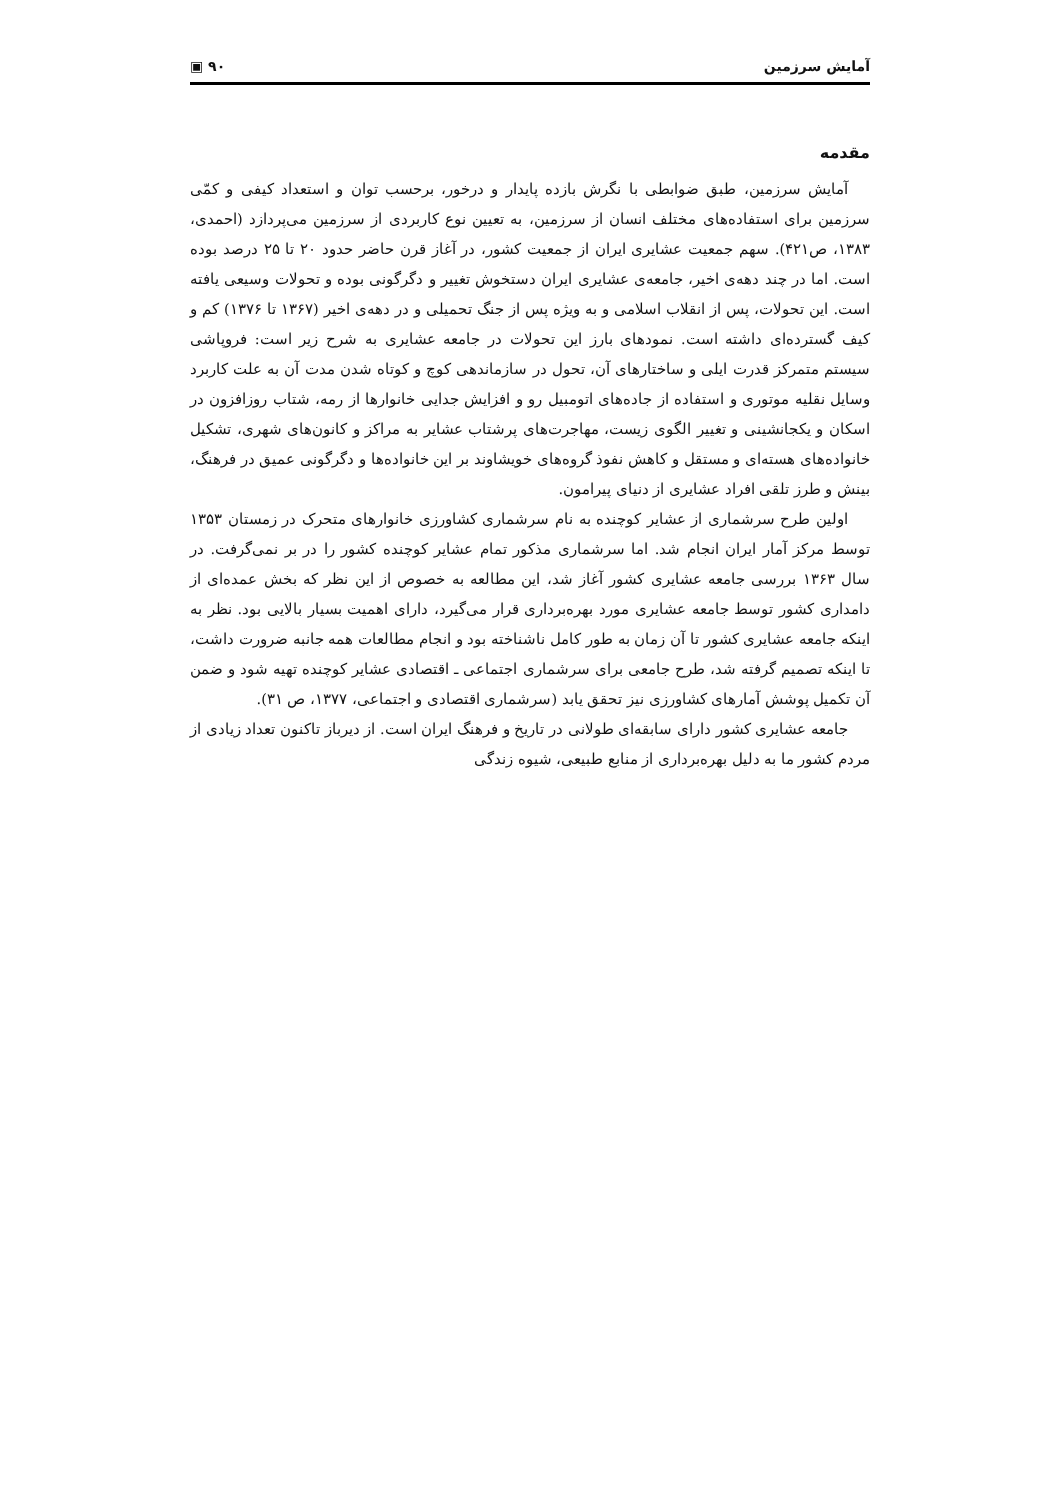آمایش سرزمین ۹۰ ▣
مقدمه
آمایش سرزمین، طبق ضوابطی با نگرش بازده پایدار و درخور، برحسب توان و استعداد کیفی و کمّی سرزمین برای استفاده‌های مختلف انسان از سرزمین، به تعیین نوع کاربردی از سرزمین می‌پردازد (احمدی، ۱۳۸۳، ص۴۲۱). سهم جمعیت عشایری ایران از جمعیت کشور، در آغاز قرن حاضر حدود ۲۰ تا ۲۵ درصد بوده است. اما در چند دهه‌ی اخیر، جامعه‌ی عشایری ایران دستخوش تغییر و دگرگونی بوده و تحولات وسیعی یافته است. این تحولات، پس از انقلاب اسلامی و به ویژه پس از جنگ تحمیلی و در دهه‌ی اخیر (۱۳۶۷ تا ۱۳۷۶) کم و کیف گسترده‌ای داشته است. نمودهای بارز این تحولات در جامعه عشایری به شرح زیر است: فروپاشی سیستم متمرکز قدرت ایلی و ساختارهای آن، تحول در سازماندهی کوچ و کوتاه شدن مدت آن به علت کاربرد وسایل نقلیه موتوری و استفاده از جاده‌های اتومبیل رو و افزایش جدایی خانوارها از رمه، شتاب روزافزون در اسکان و یکجانشینی و تغییر الگوی زیست، مهاجرت‌های پرشتاب عشایر به مراکز و کانون‌های شهری، تشکیل خانواده‌های هسته‌ای و مستقل و کاهش نفوذ گروه‌های خویشاوند بر این خانواده‌ها و دگرگونی عمیق در فرهنگ، بینش و طرز تلقی افراد عشایری از دنیای پیرامون.
اولین طرح سرشماری از عشایر کوچنده به نام سرشماری کشاورزی خانوارهای متحرک در زمستان ۱۳۵۳ توسط مرکز آمار ایران انجام شد. اما سرشماری مذکور تمام عشایر کوچنده کشور را در بر نمی‌گرفت. در سال ۱۳۶۳ بررسی جامعه عشایری کشور آغاز شد، این مطالعه به خصوص از این نظر که بخش عمده‌ای از دامداری کشور توسط جامعه عشایری مورد بهره‌برداری قرار می‌گیرد، دارای اهمیت بسیار بالایی بود. نظر به اینکه جامعه عشایری کشور تا آن زمان به طور کامل ناشناخته بود و انجام مطالعات همه جانبه ضرورت داشت، تا اینکه تصمیم گرفته شد، طرح جامعی برای سرشماری اجتماعی ـ اقتصادی عشایر کوچنده تهیه شود و ضمن آن تکمیل پوشش آمارهای کشاورزی نیز تحقق یابد (سرشماری اقتصادی و اجتماعی، ۱۳۷۷، ص ۳۱).
جامعه عشایری کشور دارای سابقه‌ای طولانی در تاریخ و فرهنگ ایران است. از دیرباز تاکنون تعداد زیادی از مردم کشور ما به دلیل بهره‌برداری از منابع طبیعی، شیوه زندگی